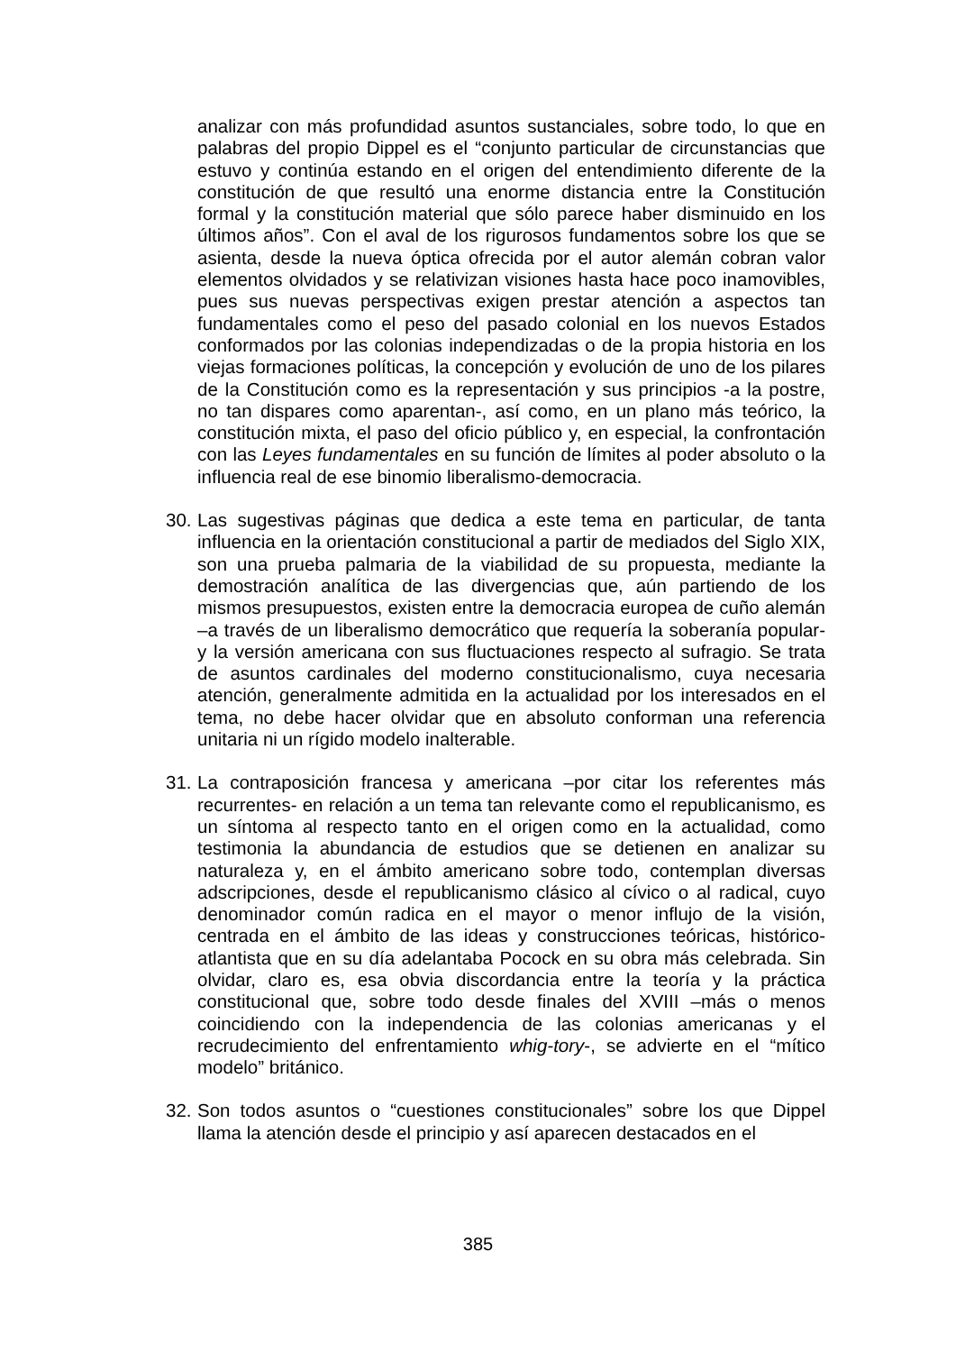analizar con más profundidad asuntos sustanciales, sobre todo, lo que en palabras del propio Dippel es el “conjunto particular de circunstancias que estuvo y continúa estando en el origen del entendimiento diferente de la constitución de que resultó una enorme distancia entre la Constitución formal y la constitución material que sólo parece haber disminuido en los últimos años”. Con el aval de los rigurosos fundamentos sobre los que se asienta, desde la nueva óptica ofrecida por el autor alemán cobran valor elementos olvidados y se relativizan visiones hasta hace poco inamovibles, pues sus nuevas perspectivas exigen prestar atención a aspectos tan fundamentales como el peso del pasado colonial en los nuevos Estados conformados por las colonias independizadas o de la propia historia en los viejas formaciones políticas, la concepción y evolución de uno de los pilares de la Constitución como es la representación y sus principios -a la postre, no tan dispares como aparentan-, así como, en un plano más teórico, la constitución mixta, el paso del oficio público y, en especial, la confrontación con las Leyes fundamentales en su función de límites al poder absoluto o la influencia real de ese binomio liberalismo-democracia.
30.
Las sugestivas páginas que dedica a este tema en particular, de tanta influencia en la orientación constitucional a partir de mediados del Siglo XIX, son una prueba palmaria de la viabilidad de su propuesta, mediante la demostración analítica de las divergencias que, aún partiendo de los mismos presupuestos, existen entre la democracia europea de cuño alemán –a través de un liberalismo democrático que requería la soberanía popular- y la versión americana con sus fluctuaciones respecto al sufragio. Se trata de asuntos cardinales del moderno constitucionalismo, cuya necesaria atención, generalmente admitida en la actualidad por los interesados en el tema, no debe hacer olvidar que en absoluto conforman una referencia unitaria ni un rígido modelo inalterable.
31.
La contraposición francesa y americana –por citar los referentes más recurrentes- en relación a un tema tan relevante como el republicanismo, es un síntoma al respecto tanto en el origen como en la actualidad, como testimonia la abundancia de estudios que se detienen en analizar su naturaleza y, en el ámbito americano sobre todo, contemplan diversas adscripciones, desde el republicanismo clásico al cívico o al radical, cuyo denominador común radica en el mayor o menor influjo de la visión, centrada en el ámbito de las ideas y construcciones teóricas, histórico-atlantista que en su día adelantaba Pocock en su obra más celebrada. Sin olvidar, claro es, esa obvia discordancia entre la teoría y la práctica constitucional que, sobre todo desde finales del XVIII –más o menos coincidiendo con la independencia de las colonias americanas y el recrudecimiento del enfrentamiento whig-tory-, se advierte en el “mítico modelo” británico.
32.
Son todos asuntos o “cuestiones constitucionales” sobre los que Dippel llama la atención desde el principio y así aparecen destacados en el
385